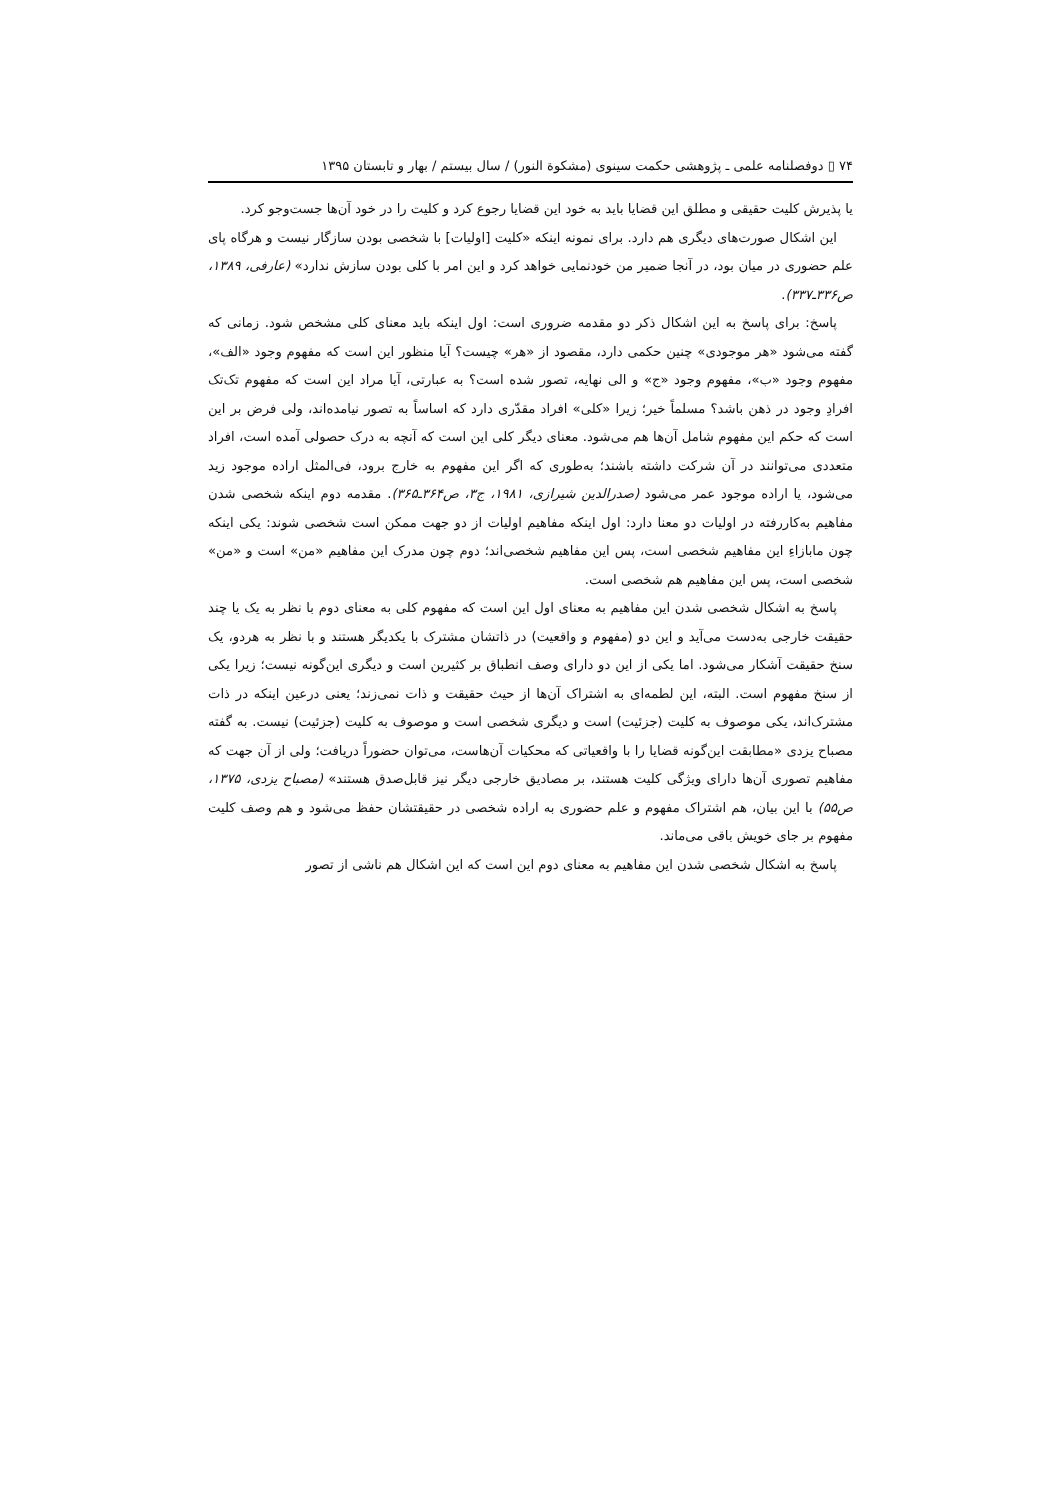۷۴ ▯ دوفصلنامه علمی ـ پژوهشی حکمت سینوی (مشکوة النور) / سال بیستم / بهار و تابستان ۱۳۹۵
یا پذیرش کلیت حقیقی و مطلق این قضایا باید به خود این قضایا رجوع کرد و کلیت را در خود آن‌ها جست‌وجو کرد.
این اشکال صورت‌های دیگری هم دارد. برای نمونه اینکه «کلیت [اولیات] با شخصی بودن سازگار نیست و هرگاه پای علم حضوری در میان بود، در آنجا ضمیر من خودنمایی خواهد کرد و این امر با کلی بودن سازش ندارد» (عارفی، ۱۳۸۹، ص۳۳۶ـ۳۳۷).
پاسخ: برای پاسخ به این اشکال ذکر دو مقدمه ضروری است: اول اینکه باید معنای کلی مشخص شود. زمانی که گفته می‌شود «هر موجودی» چنین حکمی دارد، مقصود از «هر» چیست؟ آیا منظور این است که مفهوم وجود «الف»، مفهوم وجود «ب»، مفهوم وجود «ج» و الی نهایه، تصور شده است؟ به عبارتی، آیا مراد این است که مفهوم تک‌تک افرادِ وجود در ذهن باشد؟ مسلماً خیر؛ زیرا «کلی» افراد مقدّری دارد که اساساً به تصور نیامده‌اند، ولی فرض بر این است که حکم این مفهوم شامل آن‌ها هم می‌شود. معنای دیگر کلی این است که آنچه به درک حصولی آمده است، افراد متعددی می‌توانند در آن شرکت داشته باشند؛ به‌طوری که اگر این مفهوم به خارج برود، فی‌المثل اراده موجود زید می‌شود، یا اراده موجود عمر می‌شود (صدرالدین شیرازی، ۱۹۸۱، ج۳، ص۳۶۴ـ۳۶۵). مقدمه دوم اینکه شخصی شدن مفاهیم به‌کاررفته در اولیات دو معنا دارد: اول اینکه مفاهیم اولیات از دو جهت ممکن است شخصی شوند: یکی اینکه چون مابازاءِ این مفاهیم شخصی است، پس این مفاهیم شخصی‌اند؛ دوم چون مدرک این مفاهیم «من» است و «من» شخصی است، پس این مفاهیم هم شخصی است.
پاسخ به اشکال شخصی شدن این مفاهیم به معنای اول این است که مفهوم کلی به معنای دوم با نظر به یک یا چند حقیقت خارجی به‌دست می‌آید و این دو (مفهوم و واقعیت) در ذاتشان مشترک با یکدیگر هستند و با نظر به هردو، یک سنخ حقیقت آشکار می‌شود. اما یکی از این دو دارای وصف انطباق بر کثیرین است و دیگری این‌گونه نیست؛ زیرا یکی از سنخ مفهوم است. البته، این لطمه‌ای به اشتراک آن‌ها از حیث حقیقت و ذات نمی‌زند؛ یعنی درعین اینکه در ذات مشترک‌اند، یکی موصوف به کلیت (جزئیت) است و دیگری شخصی است و موصوف به کلیت (جزئیت) نیست. به گفته مصباح یزدی «مطابقت این‌گونه قضایا را با واقعیاتی که محکیات آن‌هاست، می‌توان حضوراً دریافت؛ ولی از آن جهت که مفاهیم تصوری آن‌ها دارای ویژگی کلیت هستند، بر مصادیق خارجی دیگر نیز قابل‌صدق هستند» (مصباح یزدی، ۱۳۷۵، ص۵۵) با این بیان، هم اشتراک مفهوم و علم حضوری به اراده شخصی در حقیقتشان حفظ می‌شود و هم وصف کلیت مفهوم بر جای خویش باقی می‌ماند.
پاسخ به اشکال شخصی شدن این مفاهیم به معنای دوم این است که این اشکال هم ناشی از تصور